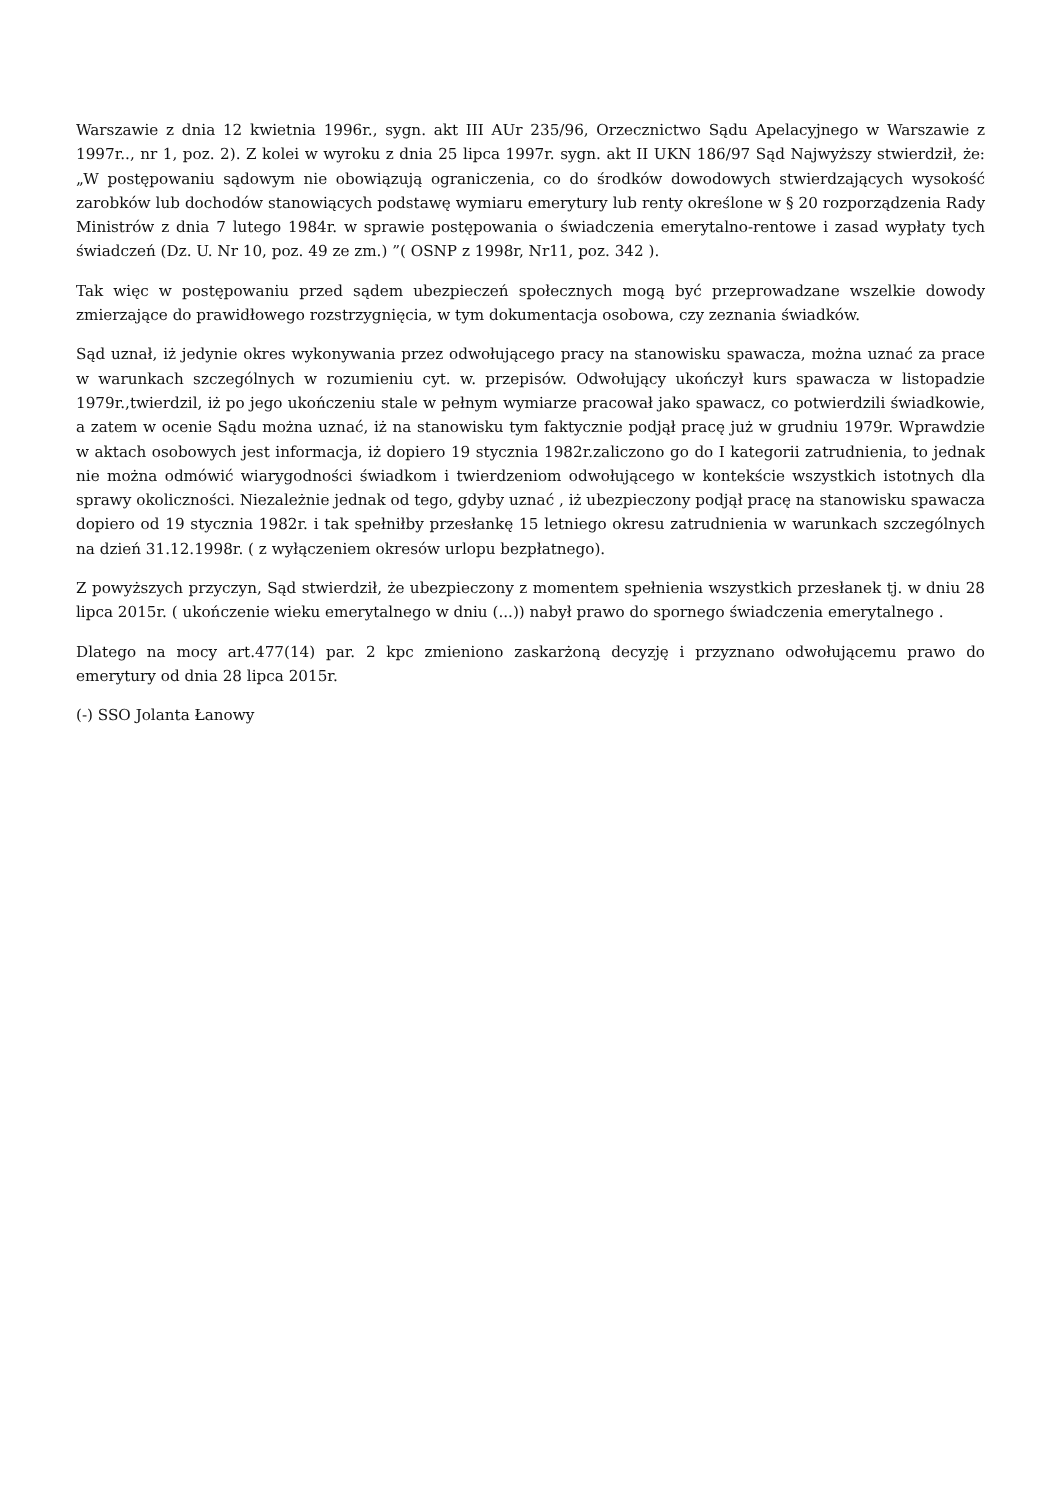Warszawie z dnia 12 kwietnia 1996r., sygn. akt III AUr 235/96, Orzecznictwo Sądu Apelacyjnego w Warszawie z 1997r.., nr 1, poz. 2). Z kolei w wyroku z dnia 25 lipca 1997r. sygn. akt II UKN 186/97 Sąd Najwyższy stwierdził, że: „W postępowaniu sądowym nie obowiązują ograniczenia, co do środków dowodowych stwierdzających wysokość zarobków lub dochodów stanowiących podstawę wymiaru emerytury lub renty określone w § 20 rozporządzenia Rady Ministrów z dnia 7 lutego 1984r. w sprawie postępowania o świadczenia emerytalno-rentowe i zasad wypłaty tych świadczeń (Dz. U. Nr 10, poz. 49 ze zm.) ”( OSNP z 1998r, Nr11, poz. 342 ).
Tak więc w postępowaniu przed sądem ubezpieczeń społecznych mogą być przeprowadzane wszelkie dowody zmierzające do prawidłowego rozstrzygnięcia, w tym dokumentacja osobowa, czy zeznania świadków.
Sąd uznał, iż jedynie okres wykonywania przez odwołującego pracy na stanowisku spawacza, można uznać za prace w warunkach szczególnych w rozumieniu cyt. w. przepisów. Odwołujący ukończył kurs spawacza w listopadzie 1979r.,twierdzil, iż po jego ukończeniu stale w pełnym wymiarze pracował jako spawacz, co potwierdzili świadkowie, a zatem w ocenie Sądu można uznać, iż na stanowisku tym faktycznie podjął pracę już w grudniu 1979r. Wprawdzie w aktach osobowych jest informacja, iż dopiero 19 stycznia 1982r.zaliczono go do I kategorii zatrudnienia, to jednak nie można odmówić wiarygodności świadkom i twierdzeniom odwołującego w kontekście wszystkich istotnych dla sprawy okoliczności. Niezależnie jednak od tego, gdyby uznać , iż ubezpieczony podjął pracę na stanowisku spawacza dopiero od 19 stycznia 1982r. i tak spełniłby przesłankę 15 letniego okresu zatrudnienia w warunkach szczególnych na dzień 31.12.1998r. ( z wyłączeniem okresów urlopu bezpłatnego).
Z powyższych przyczyn, Sąd stwierdził, że ubezpieczony z momentem spełnienia wszystkich przesłanek tj. w dniu 28 lipca 2015r. ( ukończenie wieku emerytalnego w dniu (...)) nabył prawo do spornego świadczenia emerytalnego .
Dlatego na mocy art.477(14) par. 2 kpc zmieniono zaskarżoną decyzję i przyznano odwołującemu prawo do emerytury od dnia 28 lipca 2015r.
(-) SSO Jolanta Łanowy